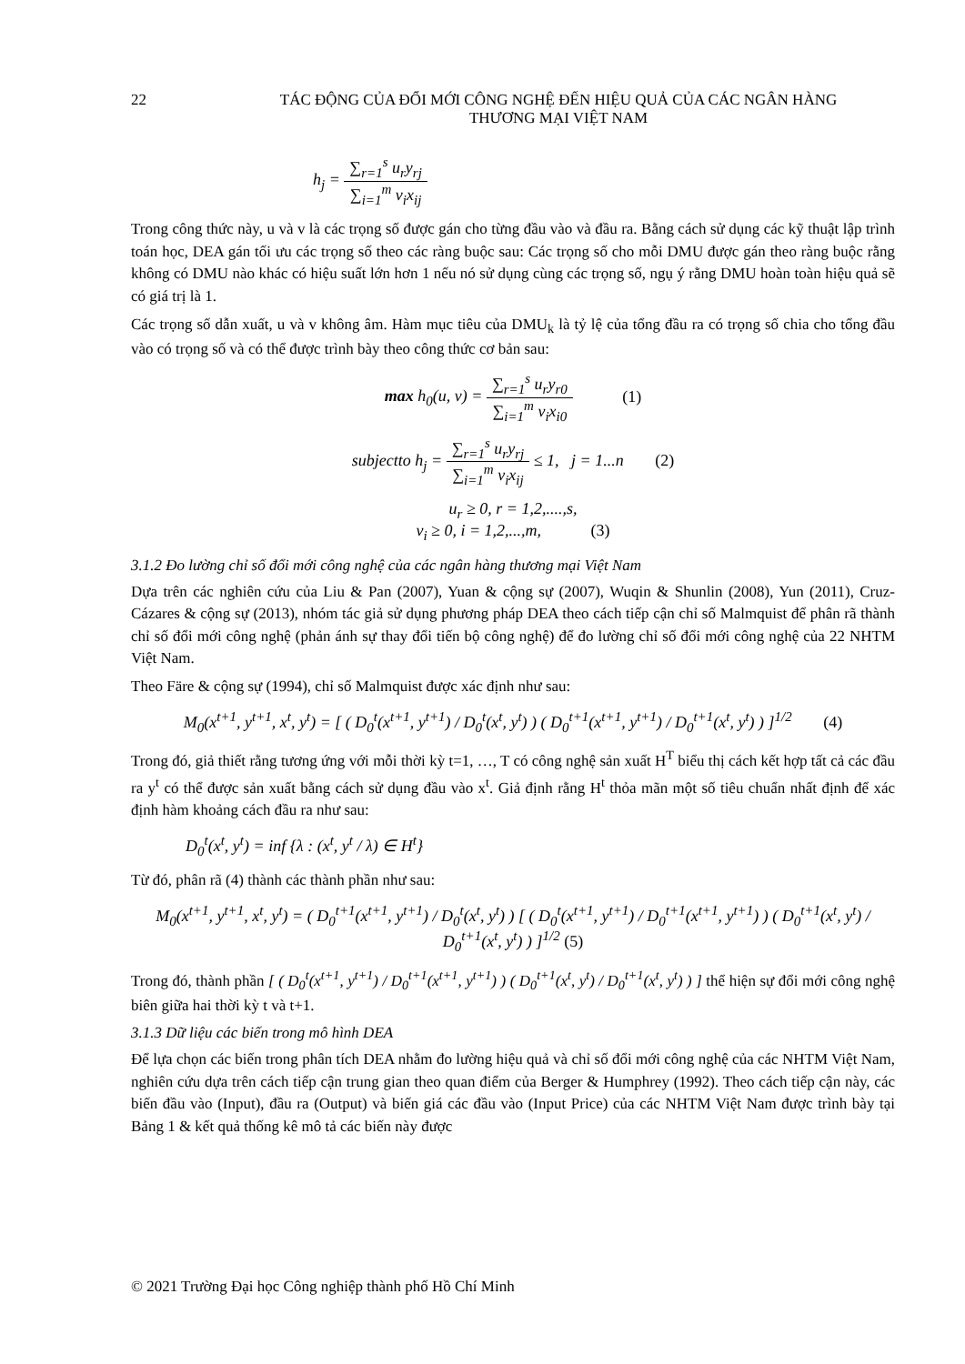22 TÁC ĐỘNG CỦA ĐỔI MỚI CÔNG NGHỆ ĐẾN HIỆU QUẢ CỦA CÁC NGÂN HÀNG
THƯƠNG MẠI VIỆT NAM
h<sub>j</sub> =
∑<sub>r=1</sub><sup>s</sup> u<sub>r</sub>y<sub>rj</sub>
∑<sub>i=1</sub><sup>m</sup> v<sub>i</sub>x<sub>ij</sub>
Trong công thức này, u và v là các trọng số được gán cho từng đầu vào và đầu ra. Bằng cách sử dụng các kỹ thuật lập trình toán học, DEA gán tối ưu các trọng số theo các ràng buộc sau: Các trọng số cho mỗi DMU được gán theo ràng buộc rằng không có DMU nào khác có hiệu suất lớn hơn 1 nếu nó sử dụng cùng các trọng số, ngụ ý rằng DMU hoàn toàn hiệu quả sẽ có giá trị là 1.
Các trọng số dẫn xuất, u và v không âm. Hàm mục tiêu của DMU<sub>k</sub> là tỷ lệ của tổng đầu ra có trọng số chia cho tổng đầu vào có trọng số và có thể được trình bày theo công thức cơ bản sau:
max h<sub>0</sub>(u, v) =
∑<sub>r=1</sub><sup>s</sup> u<sub>r</sub>y<sub>r0</sub>
∑<sub>i=1</sub><sup>m</sup> v<sub>i</sub>x<sub>i0</sub>
(1)
subjectto h<sub>j</sub> =
∑<sub>r=1</sub><sup>s</sup> u<sub>r</sub>y<sub>rj</sub>
∑<sub>i=1</sub><sup>m</sup> v<sub>i</sub>x<sub>ij</sub>
≤ 1, j = 1...n (2)
u<sub>r</sub> ≥ 0, r = 1,2,....,s,
v<sub>i</sub> ≥ 0, i = 1,2,...,m, (3)
3.1.2 Đo lường chỉ số đổi mới công nghệ của các ngân hàng thương mại Việt Nam
Dựa trên các nghiên cứu của Liu & Pan (2007), Yuan & cộng sự (2007), Wuqin & Shunlin (2008), Yun (2011), Cruz-Cázares & cộng sự (2013), nhóm tác giả sử dụng phương pháp DEA theo cách tiếp cận chỉ số Malmquist để phân rã thành chỉ số đổi mới công nghệ (phản ánh sự thay đổi tiến bộ công nghệ) để đo lường chỉ số đổi mới công nghệ của 22 NHTM Việt Nam.
Theo Färe & cộng sự (1994), chỉ số Malmquist được xác định như sau:
M<sub>0</sub>(x<sup>t+1</sup>, y<sup>t+1</sup>, x<sup>t</sup>, y<sup>t</sup>) = [ ( D<sub>0</sub><sup>t</sup>(x<sup>t+1</sup>, y<sup>t+1</sup>) / D<sub>0</sub><sup>t</sup>(x<sup>t</sup>, y<sup>t</sup>) ) ( D<sub>0</sub><sup>t+1</sup>(x<sup>t+1</sup>, y<sup>t+1</sup>) / D<sub>0</sub><sup>t+1</sup>(x<sup>t</sup>, y<sup>t</sup>) ) ]<sup>1/2</sup> (4)
Trong đó, giả thiết rằng tương ứng với mỗi thời kỳ t=1, …, T có công nghệ sản xuất H<sup>T</sup> biểu thị cách kết hợp tất cả các đầu ra y<sup>t</sup> có thể được sản xuất bằng cách sử dụng đầu vào x<sup>t</sup>. Giả định rằng H<sup>t</sup> thỏa mãn một số tiêu chuẩn nhất định để xác định hàm khoảng cách đầu ra như sau:
D<sub>0</sub><sup>t</sup>(x<sup>t</sup>, y<sup>t</sup>) = inf {λ : (x<sup>t</sup>, y<sup>t</sup> / λ) ∈ H<sup>t</sup>}
Từ đó, phân rã (4) thành các thành phần như sau:
M<sub>0</sub>(x<sup>t+1</sup>, y<sup>t+1</sup>, x<sup>t</sup>, y<sup>t</sup>) = ( D<sub>0</sub><sup>t+1</sup>(x<sup>t+1</sup>, y<sup>t+1</sup>) / D<sub>0</sub><sup>t</sup>(x<sup>t</sup>, y<sup>t</sup>) ) [ ( D<sub>0</sub><sup>t</sup>(x<sup>t+1</sup>, y<sup>t+1</sup>) / D<sub>0</sub><sup>t+1</sup>(x<sup>t+1</sup>, y<sup>t+1</sup>) ) ( D<sub>0</sub><sup>t+1</sup>(x<sup>t</sup>, y<sup>t</sup>) / D<sub>0</sub><sup>t+1</sup>(x<sup>t</sup>, y<sup>t</sup>) ) ]<sup>1/2</sup> (5)
Trong đó, thành phần [ ( D<sub>0</sub><sup>t</sup>(x<sup>t+1</sup>, y<sup>t+1</sup>) / D<sub>0</sub><sup>t+1</sup>(x<sup>t+1</sup>, y<sup>t+1</sup>) ) ( D<sub>0</sub><sup>t+1</sup>(x<sup>t</sup>, y<sup>t</sup>) / D<sub>0</sub><sup>t+1</sup>(x<sup>t</sup>, y<sup>t</sup>) ) ] thể hiện sự đổi mới công nghệ biên giữa hai thời kỳ t và t+1.
3.1.3 Dữ liệu các biến trong mô hình DEA
Để lựa chọn các biến trong phân tích DEA nhằm đo lường hiệu quả và chỉ số đổi mới công nghệ của các NHTM Việt Nam, nghiên cứu dựa trên cách tiếp cận trung gian theo quan điểm của Berger & Humphrey (1992). Theo cách tiếp cận này, các biến đầu vào (Input), đầu ra (Output) và biến giá các đầu vào (Input Price) của các NHTM Việt Nam được trình bày tại Bảng 1 & kết quả thống kê mô tả các biến này được
© 2021 Trường Đại học Công nghiệp thành phố Hồ Chí Minh